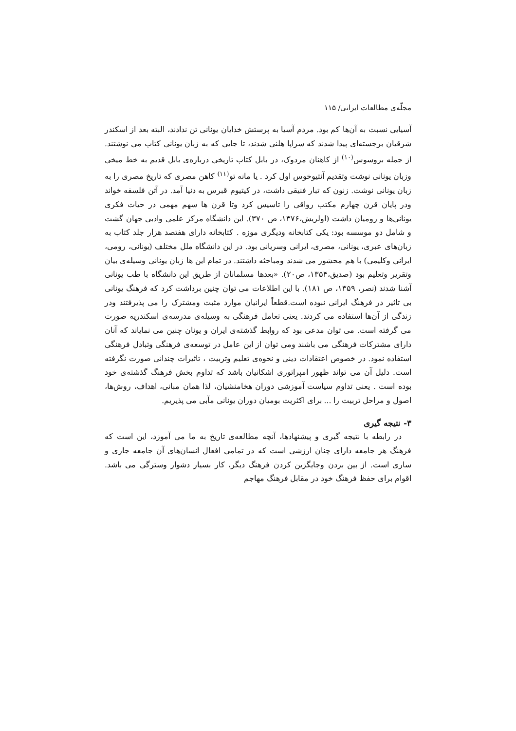مجلّه‌ی مطالعات ایرانی/ ۱۱۵
آسیایی نسبت به آن‌ها کم بود. مردم آسیا به پرستش خدایان یونانی تن ندادند، البته بعد از اسکندر شرقیان برجسته‌ای پیدا شدند که سراپا هلنی شدند، تا جایی که به زبان یونانی کتاب می نوشتند. از جمله بروسوس<sup>(۱۰)</sup> از کاهنان مردوک، در بابل کتاب تاریخی درباره‌ی بابل قدیم به خط میخی وزبان یونانی نوشت وتقدیم آنتیوخوس اول کرد . یا مانه تو<sup>(۱۱)</sup> کاهن مصری که تاریخ مصری را به زبان یونانی نوشت. زنون که تبار فنیقی داشت، در کیتیوم قبرس به دنیا آمد. در آتن فلسفه خواند ودر پایان قرن چهارم مکتب رواقی را تاسیس کرد وتا قرن ها سهم مهمی در حیات فکری یونانی‌ها و رومیان داشت (اولریش،۱۳۷۶، ص ۳۷۰). این دانشگاه مرکز علمی وادبی جهان گشت و شامل دو موسسه بود: یکی کتابخانه ودیگری موزه . کتابخانه دارای هفتصد هزار جلد کتاب به زبان‌های عبری، یونانی، مصری، ایرانی وسریانی بود. در این دانشگاه ملل مختلف (یونانی، رومی، ایرانی وکلیمی) با هم محشور می شدند ومباحثه داشتند. در تمام این ها زبان یونانی وسیله‌ی بیان وتقریر وتعلیم بود (صدیق،۱۳۵۴، ص۲۰). «بعدها مسلمانان از طریق این دانشگاه با طب یونانی آشنا شدند (نصر، ۱۳۵۹، ص ۱۸۱). با این اطلاعات می توان چنین برداشت کرد که فرهنگ یونانی بی تاثیر در فرهنگ ایرانی نبوده است.قطعاً ایرانیان موارد مثبت ومشترک را می پذیرفتند ودر زندگی از آن‌ها استفاده می کردند. یعنی تعامل فرهنگی به وسیله‌ی مدرسه‌ی اسکندریه صورت می گرفته است. می توان مدعی بود که روابط گذشته‌ی ایران و یونان چنین می نمایاند که آنان دارای مشترکات فرهنگی می باشند ومی توان از این عامل در توسعه‌ی فرهنگی وتبادل فرهنگی استفاده نمود. در خصوص اعتقادات دینی و نحوه‌ی تعلیم وتربیت ، تاثیرات چندانی صورت نگرفته است. دلیل آن می تواند ظهور امپراتوری اشکانیان باشد که تداوم بخش فرهنگ گذشته‌ی خود بوده است . یعنی تداوم سیاست آموزشی دوران هخامنشیان، لذا همان مبانی، اهداف، روش‌ها، اصول و مراحل تربیت را ... برای اکثریت بومیان دوران یونانی مآبی می پذیریم.
۳- نتیجه گیری
در رابطه با نتیجه گیری و پیشنهادها، آنچه مطالعه‌ی تاریخ به ما می آموزد، این است که فرهنگ هر جامعه دارای چنان ارزشی است که در تمامی افعال انسان‌های آن جامعه جاری و ساری است. از بین بردن وجایگزین کردن فرهنگ دیگر، کار بسیار دشوار وسترگی می باشد. اقوام برای حفظ فرهنگ خود در مقابل فرهنگ مهاجم